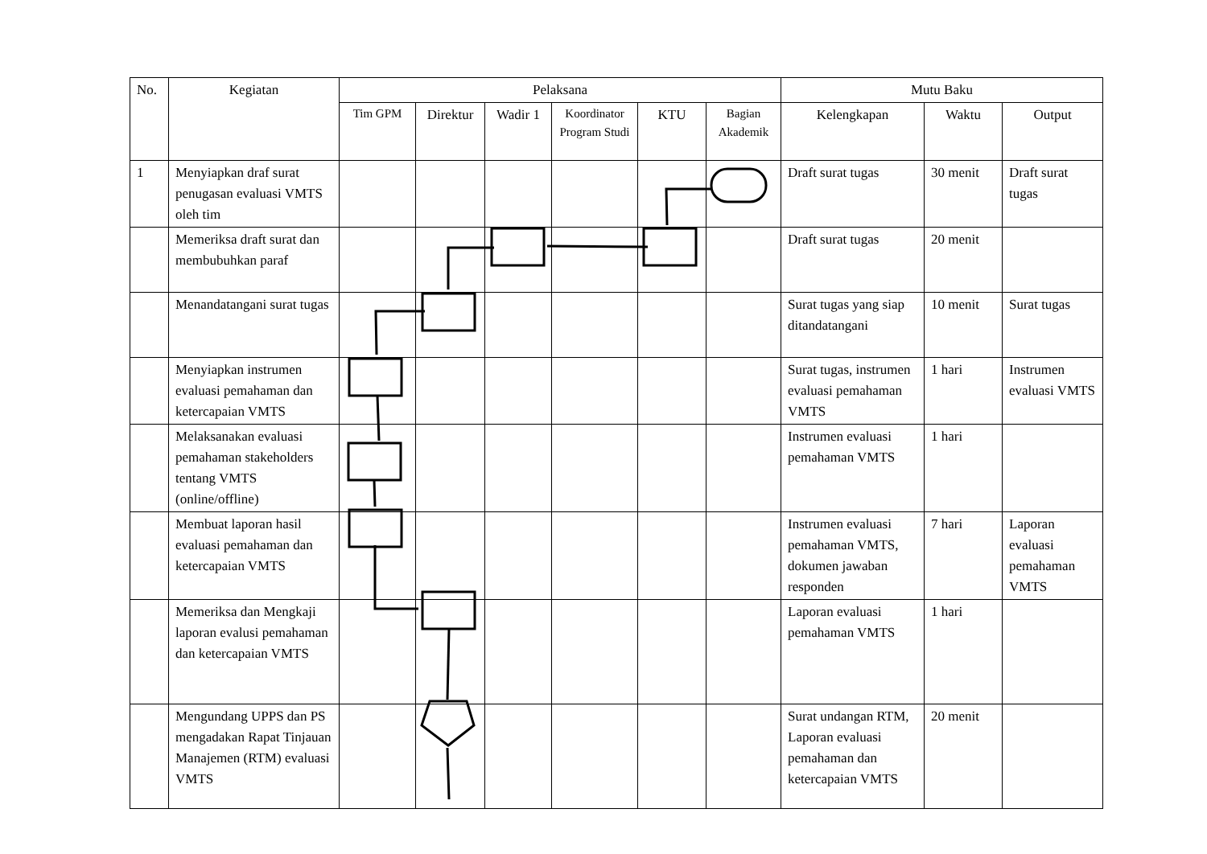| No. | Kegiatan | Pelaksana | | | | | | Mutu Baku | | |
| --- | --- | --- | --- | --- | --- | --- | --- | --- | --- | --- |
| | | Tim GPM | Direktur | Wadir 1 | Koordinator Program Studi | KTU | Bagian Akademik | Kelengkapan | Waktu | Output |
| 1 | Menyiapkan draf surat penugasan evaluasi VMTS oleh tim | | | | | | | Draft surat tugas | 30 menit | Draft surat tugas |
| | Memeriksa draft surat dan membubuhkan paraf | | | | | | | Draft surat tugas | 20 menit | |
| | Menandatangani surat tugas | | | | | | | Surat tugas yang siap ditandatangani | 10 menit | Surat tugas |
| | Menyiapkan instrumen evaluasi pemahaman dan ketercapaian VMTS | | | | | | | Surat tugas, instrumen evaluasi pemahaman VMTS | 1 hari | Instrumen evaluasi VMTS |
| | Melaksanakan evaluasi pemahaman stakeholders tentang VMTS (online/offline) | | | | | | | Instrumen evaluasi pemahaman VMTS | 1 hari | |
| | Membuat laporan hasil evaluasi pemahaman dan ketercapaian VMTS | | | | | | | Instrumen evaluasi pemahaman VMTS, dokumen jawaban responden | 7 hari | Laporan evaluasi pemahaman VMTS |
| | Memeriksa dan Mengkaji laporan evalusi pemahaman dan ketercapaian VMTS | | | | | | | Laporan evaluasi pemahaman VMTS | 1 hari | |
| | Mengundang UPPS dan PS mengadakan Rapat Tinjauan Manajemen (RTM) evaluasi VMTS | | | | | | | Surat undangan RTM, Laporan evaluasi pemahaman dan ketercapaian VMTS | 20 menit | |